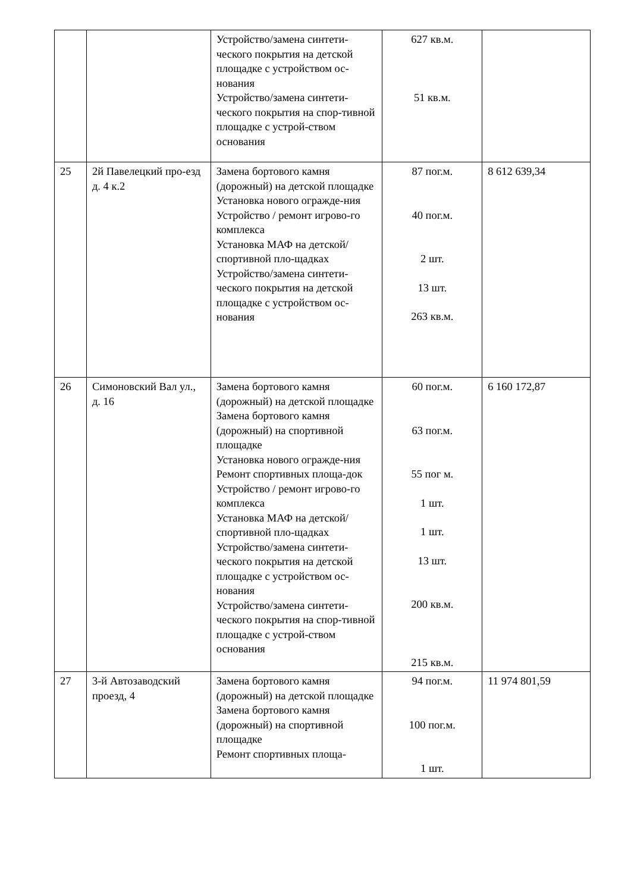| | | Устройство/замена синтети-ческого покрытия на детской площадке с устройством ос-нования Устройство/замена синтети-ческого покрытия на спор-тивной площадке с устрой-ством основания | 627 кв.м. 51 кв.м. | |
| 25 | 2й Павелецкий про-езд д. 4 к.2 | Замена бортового камня (дорожный) на детской площадке Установка нового огражде-ния Устройство / ремонт игрово-го комплекса Установка МАФ на детской/спортивной пло-щадках Устройство/замена синтети-ческого покрытия на детской площадке с устройством ос-нования | 87 пог.м. 40 пог.м. 2 шт. 13 шт. 263 кв.м. | 8 612 639,34 |
| 26 | Симоновский Вал ул., д. 16 | Замена бортового камня (дорожный) на детской площадке Замена бортового камня (дорожный) на спортивной площадке Установка нового огражде-ния Ремонт спортивных площа-док Устройство / ремонт игрово-го комплекса Установка МАФ на детской/спортивной пло-щадках Устройство/замена синтети-ческого покрытия на детской площадке с устройством ос-нования Устройство/замена синтети-ческого покрытия на спор-тивной площадке с устрой-ством основания | 60 пог.м. 63 пог.м. 55 пог м. 1 шт. 1 шт. 13 шт. 200 кв.м. 215 кв.м. | 6 160 172,87 |
| 27 | 3-й Автозаводский проезд, 4 | Замена бортового камня (дорожный) на детской площадке Замена бортового камня (дорожный) на спортивной площадке Ремонт спортивных площа- | 94 пог.м. 100 пог.м. 1 шт. | 11 974 801,59 |